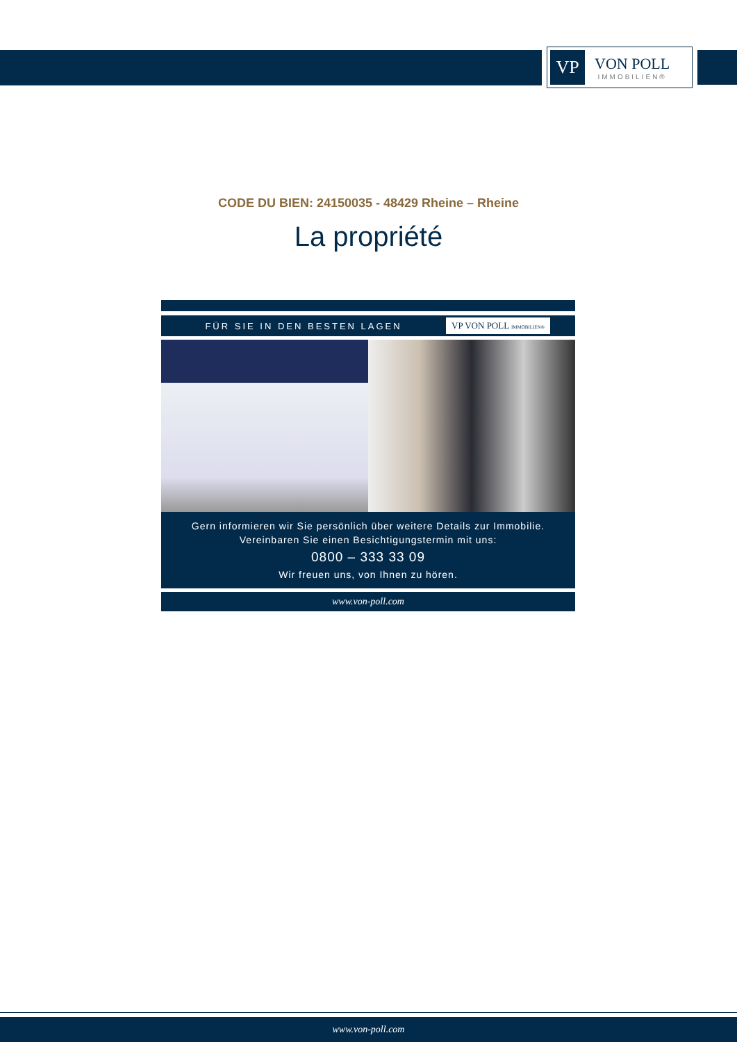VP
VON POLL
IMMOBILIEN®
CODE DU BIEN: 24150035 - 48429 Rheine – Rheine
La propriété
FÜR SIE IN DEN BESTEN LAGEN VP VON POLL IMMOBILIEN®
Gern informieren wir Sie persönlich über weitere Details zur Immobilie.
Vereinbaren Sie einen Besichtigungstermin mit uns:
0800 – 333 33 09
Wir freuen uns, von Ihnen zu hören.
www.von-poll.com
www.von-poll.com